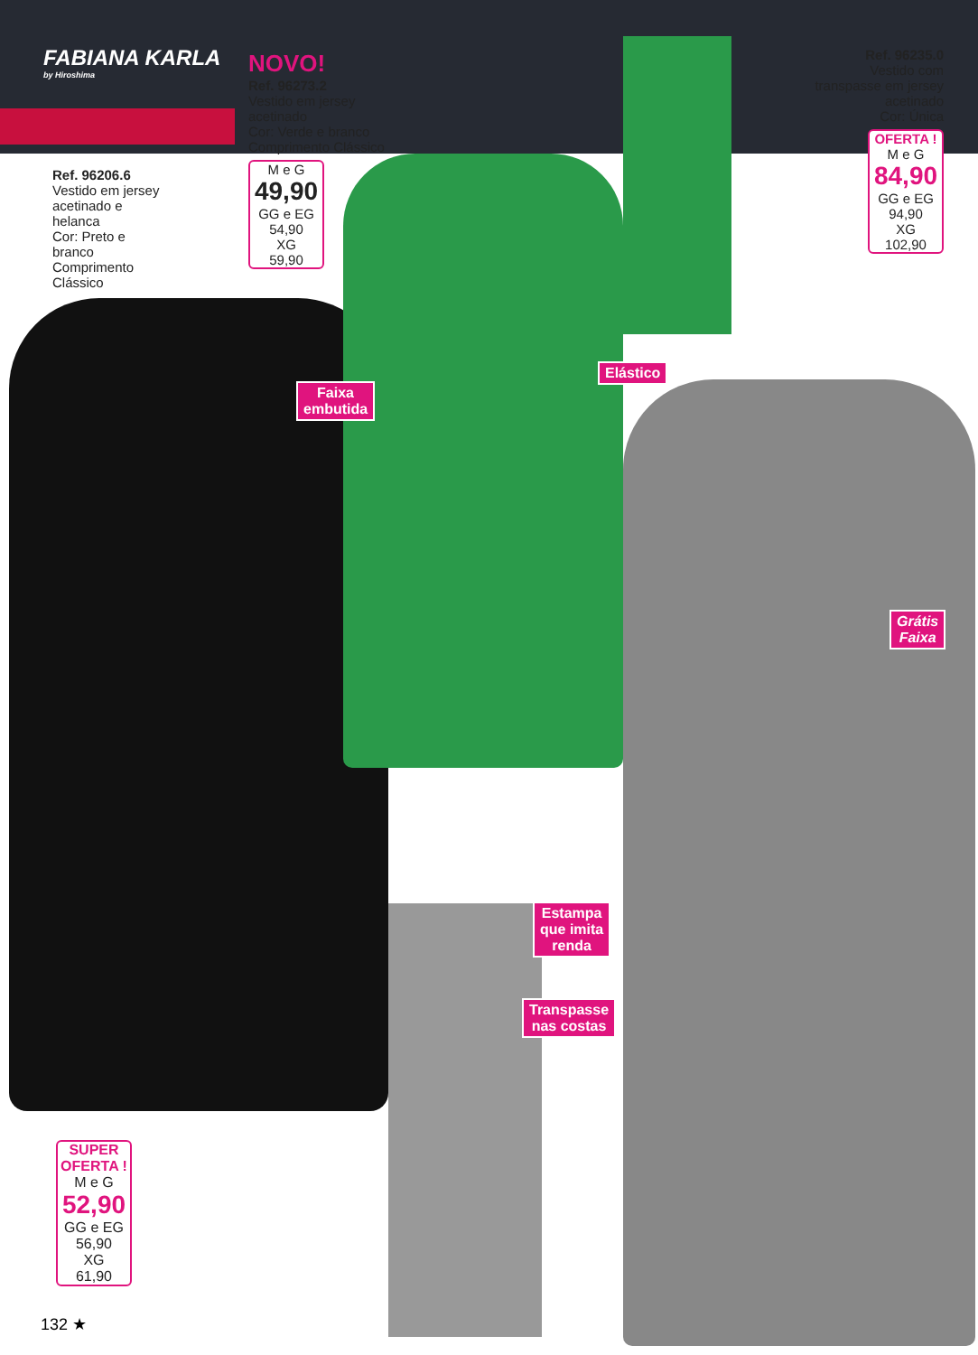FABIANA KARLA
by Hiroshima
NOVO!
Ref. 96273.2
Vestido em jersey acetinado
Cor: Verde e branco
Comprimento Clássico
M e G
49,90
GG e EG
54,90
XG
59,90
Ref. 96206.6
Vestido em jersey acetinado e helanca
Cor: Preto e branco
Comprimento Clássico
Ref. 96235.0
Vestido com transpasse em jersey acetinado
Cor: Única
OFERTA !
M e G
84,90
GG e EG
94,90
XG
102,90
Faixa
embutida
Elástico
Grátis
Faixa
Estampa
que imita
renda
Transpasse
nas costas
SUPER
OFERTA !
M e G
52,90
GG e EG
56,90
XG
61,90
132 ★